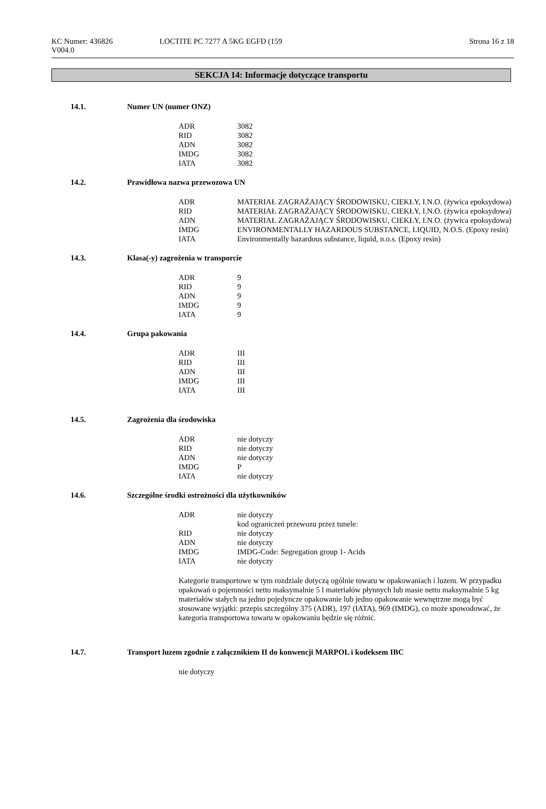KC Numer: 436826 LOCTITE PC 7277 A 5KG EGFD (159 Strona 16 z 18
V004.0
SEKCJA 14: Informacje dotyczące transportu
14.1. Numer UN (numer ONZ)
| ADR | 3082 |
| RID | 3082 |
| ADN | 3082 |
| IMDG | 3082 |
| IATA | 3082 |
14.2. Prawidłowa nazwa przewozowa UN
| ADR | MATERIAŁ ZAGRAŻAJĄCY ŚRODOWISKU, CIEKŁY, I.N.O. (żywica epoksydowa) |
| RID | MATERIAŁ ZAGRAŻAJĄCY ŚRODOWISKU, CIEKŁY, I.N.O. (żywica epoksydowa) |
| ADN | MATERIAŁ ZAGRAŻAJĄCY ŚRODOWISKU, CIEKŁY, I.N.O. (żywica epoksydowa) |
| IMDG | ENVIRONMENTALLY HAZARDOUS SUBSTANCE, LIQUID, N.O.S. (Epoxy resin) |
| IATA | Environmentally hazardous substance, liquid, n.o.s. (Epoxy resin) |
14.3. Klasa(-y) zagrożenia w transporcie
| ADR | 9 |
| RID | 9 |
| ADN | 9 |
| IMDG | 9 |
| IATA | 9 |
14.4. Grupa pakowania
| ADR | III |
| RID | III |
| ADN | III |
| IMDG | III |
| IATA | III |
14.5. Zagrożenia dla środowiska
| ADR | nie dotyczy |
| RID | nie dotyczy |
| ADN | nie dotyczy |
| IMDG | P |
| IATA | nie dotyczy |
14.6. Szczególne środki ostrożności dla użytkowników
| ADR | nie dotyczy kod ograniczeń przewozu przez tunele: |
| RID | nie dotyczy |
| ADN | nie dotyczy |
| IMDG | IMDG-Code: Segregation group 1- Acids |
| IATA | nie dotyczy |
Kategorie transportowe w tym rozdziale dotyczą ogólnie towaru w opakowaniach i luzem. W przypadku opakowań o pojemności netto maksymalnie 5 l materiałów płynnych lub masie netto maksymalnie 5 kg materiałów stałych na jedno pojedyncze opakowanie lub jedno opakowanie wewnętrzne mogą być stosowane wyjątki: przepis szczególny 375 (ADR), 197 (IATA), 969 (IMDG), co może spowodować, że kategoria transportowa towaru w opakowaniu będzie się różnić.
14.7. Transport luzem zgodnie z załącznikiem II do konwencji MARPOL i kodeksem IBC
nie dotyczy